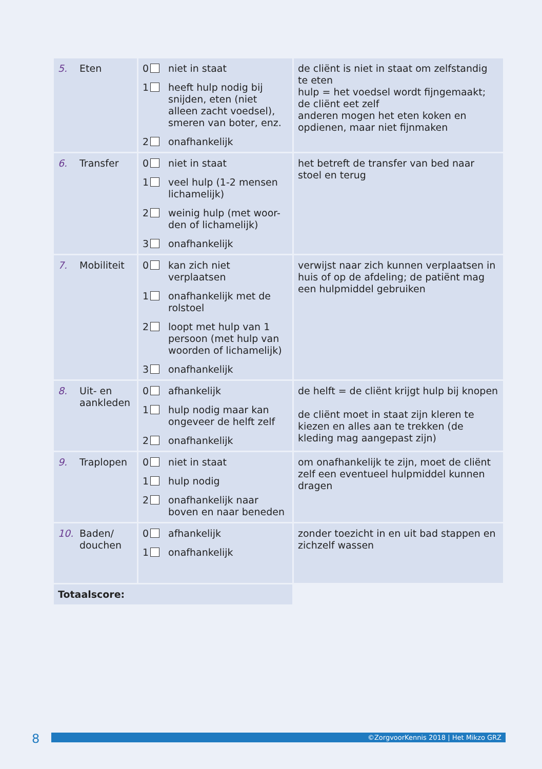| 5. Eten | 0 niet in staat 1 heeft hulp nodig bij snijden, eten (niet alleen zacht voedsel), smeren van boter, enz. 2 onafhankelijk | de cliënt is niet in staat om zelfstandig te eten hulp = het voedsel wordt fijngemaakt; de cliënt eet zelf anderen mogen het eten koken en opdienen, maar niet fijnmaken |
| 6. Transfer | 0 niet in staat 1 veel hulp (1-2 mensen lichamelijk) 2 weinig hulp (met woor-den of lichamelijk) 3 onafhankelijk | het betreft de transfer van bed naar stoel en terug |
| 7. Mobiliteit | 0 kan zich niet verplaatsen 1 onafhankelijk met de rolstoel 2 loopt met hulp van 1 persoon (met hulp van woorden of lichamelijk) 3 onafhankelijk | verwijst naar zich kunnen verplaatsen in huis of op de afdeling; de patiënt mag een hulpmiddel gebruiken |
| 8. Uit- en aankleden | 0 afhankelijk 1 hulp nodig maar kan ongeveer de helft zelf 2 onafhankelijk | de helft = de cliënt krijgt hulp bij knopen de cliënt moet in staat zijn kleren te kiezen en alles aan te trekken (de kleding mag aangepast zijn) |
| 9. Traplopen | 0 niet in staat 1 hulp nodig 2 onafhankelijk naar boven en naar beneden | om onafhankelijk te zijn, moet de cliënt zelf een eventueel hulpmiddel kunnen dragen |
| 10. Baden/ douchen | 0 afhankelijk 1 onafhankelijk | zonder toezicht in en uit bad stappen en zichzelf wassen |
| Totaalscore: | | |
8 ©ZorgvoorKennis 2018 | Het Mikzo GRZ